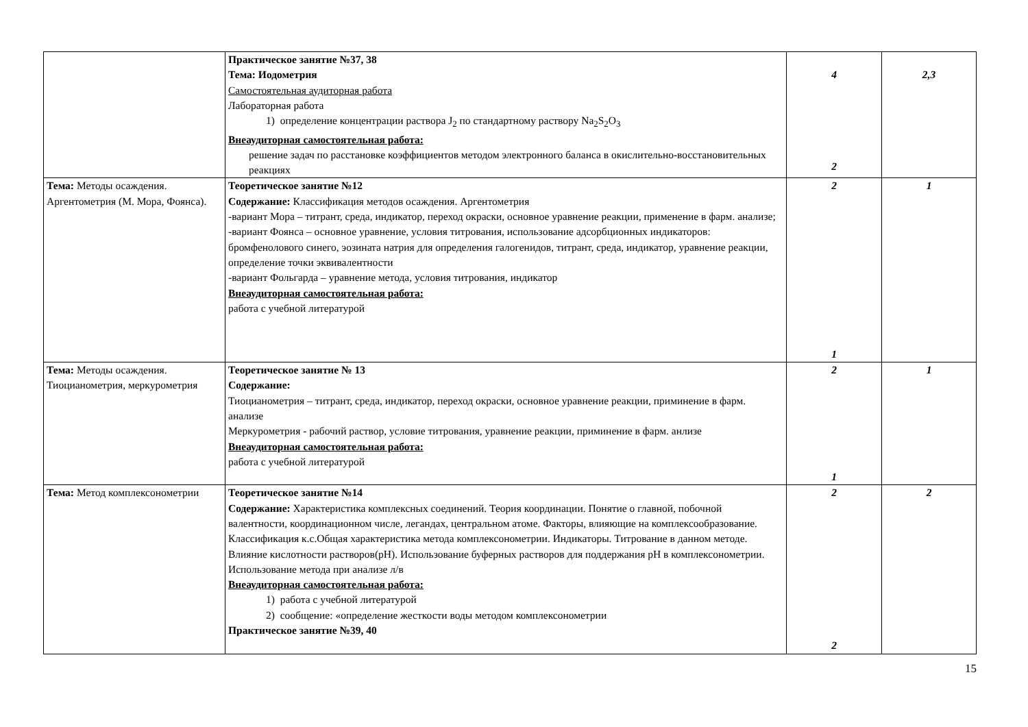| | Практическое занятие №37, 38 Тема: Иодометрия Самостоятельная аудиторная работа Лабораторная работа 1) определение концентрации раствора J<sub>2</sub> по стандартному раствору Na<sub>2</sub>S<sub>2</sub>O<sub>3</sub> Внеаудиторная самостоятельная работа: решение задач по расстановке коэффициентов методом электронного баланса в окислительно-восстановительных реакциях | 4 2 | 2,3 |
| Тема: Методы осаждения. Аргентометрия (М. Мора, Фоянса). | Теоретическое занятие №12 Содержание: Классификация методов осаждения. Аргентометрия -вариант Мора – титрант, среда, индикатор, переход окраски, основное уравнение реакции, применение в фарм. анализе; -вариант Фоянса – основное уравнение, условия титрования, использование адсорбционных индикаторов: бромфенолового синего, эозината натрия для определения галогенидов, титрант, среда, индикатор, уравнение реакции, определение точки эквивалентности -вариант Фольгарда – уравнение метода, условия титрования, индикатор Внеаудиторная самостоятельная работа: работа с учебной литературой | 2 1 | 1 |
| Тема: Методы осаждения. Тиоцианометрия, меркурометрия | Теоретическое занятие № 13 Содержание: Тиоцианометрия – титрант, среда, индикатор, переход окраски, основное уравнение реакции, приминение в фарм. анализе Меркурометрия - рабочий раствор, условие титрования, уравнение реакции, приминение в фарм. анлизе Внеаудиторная самостоятельная работа: работа с учебной литературой | 2 1 | 1 |
| Тема: Метод комплексонометрии | Теоретическое занятие №14 Содержание: Характеристика комплексных соединений. Теория координации. Понятие о главной, побочной валентности, координационном числе, легандах, центральном атоме. Факторы, влияющие на комплексообразование. Классификация к.с.Общая характеристика метода комплексонометрии. Индикаторы. Титрование в данном методе. Влияние кислотности растворов(pH). Использование буферных растворов для поддержания pH в комплексонометрии. Использование метода при анализе л/в Внеаудиторная самостоятельная работа: 1) работа с учебной литературой 2) сообщение: «определение жесткости воды методом комплексонометрии Практическое занятие №39, 40 | 2 2 | 2 |
15